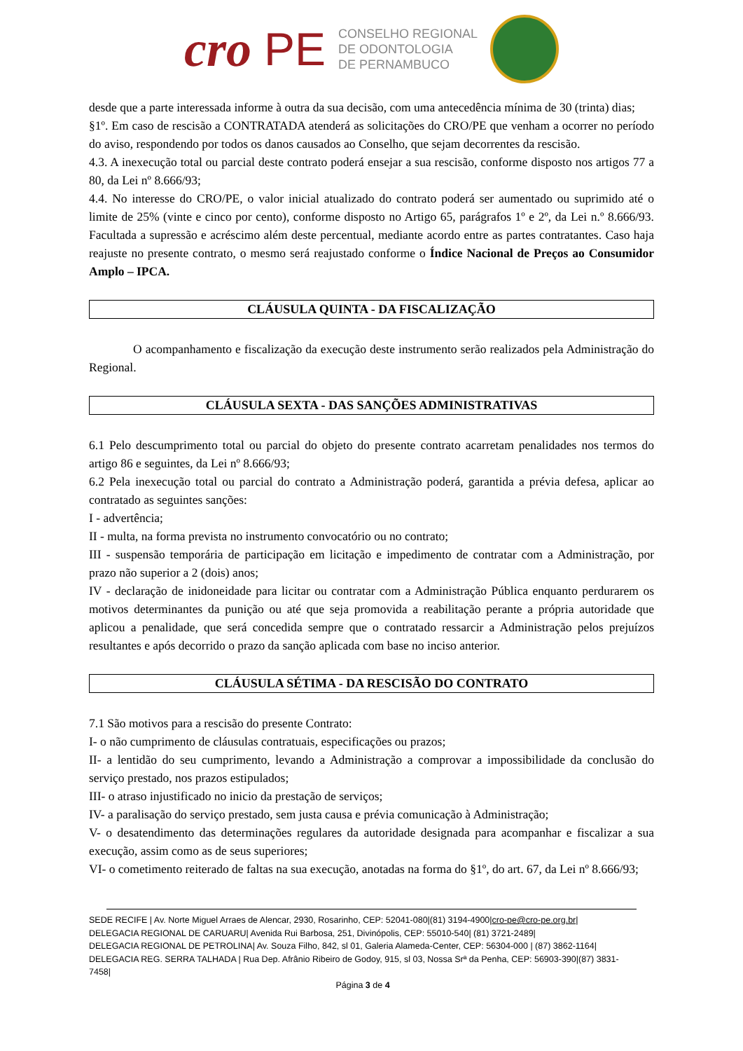cro PE
CONSELHO REGIONAL
DE ODONTOLOGIA
DE PERNAMBUCO
desde que a parte interessada informe à outra da sua decisão, com uma antecedência mínima de 30 (trinta) dias;
§1º. Em caso de rescisão a CONTRATADA atenderá as solicitações do CRO/PE que venham a ocorrer no período do aviso, respondendo por todos os danos causados ao Conselho, que sejam decorrentes da rescisão.
4.3. A inexecução total ou parcial deste contrato poderá ensejar a sua rescisão, conforme disposto nos artigos 77 a 80, da Lei nº 8.666/93;
4.4. No interesse do CRO/PE, o valor inicial atualizado do contrato poderá ser aumentado ou suprimido até o limite de 25% (vinte e cinco por cento), conforme disposto no Artigo 65, parágrafos 1º e 2º, da Lei n.º 8.666/93. Facultada a supressão e acréscimo além deste percentual, mediante acordo entre as partes contratantes. Caso haja reajuste no presente contrato, o mesmo será reajustado conforme o Índice Nacional de Preços ao Consumidor Amplo – IPCA.
CLÁUSULA QUINTA - DA FISCALIZAÇÃO
O acompanhamento e fiscalização da execução deste instrumento serão realizados pela Administração do Regional.
CLÁUSULA SEXTA - DAS SANÇÕES ADMINISTRATIVAS
6.1 Pelo descumprimento total ou parcial do objeto do presente contrato acarretam penalidades nos termos do artigo 86 e seguintes, da Lei nº 8.666/93;
6.2 Pela inexecução total ou parcial do contrato a Administração poderá, garantida a prévia defesa, aplicar ao contratado as seguintes sanções:
I - advertência;
II - multa, na forma prevista no instrumento convocatório ou no contrato;
III - suspensão temporária de participação em licitação e impedimento de contratar com a Administração, por prazo não superior a 2 (dois) anos;
IV - declaração de inidoneidade para licitar ou contratar com a Administração Pública enquanto perdurarem os motivos determinantes da punição ou até que seja promovida a reabilitação perante a própria autoridade que aplicou a penalidade, que será concedida sempre que o contratado ressarcir a Administração pelos prejuízos resultantes e após decorrido o prazo da sanção aplicada com base no inciso anterior.
CLÁUSULA SÉTIMA - DA RESCISÃO DO CONTRATO
7.1 São motivos para a rescisão do presente Contrato:
I- o não cumprimento de cláusulas contratuais, especificações ou prazos;
II- a lentidão do seu cumprimento, levando a Administração a comprovar a impossibilidade da conclusão do serviço prestado, nos prazos estipulados;
III- o atraso injustificado no inicio da prestação de serviços;
IV- a paralisação do serviço prestado, sem justa causa e prévia comunicação à Administração;
V- o desatendimento das determinações regulares da autoridade designada para acompanhar e fiscalizar a sua execução, assim como as de seus superiores;
VI- o cometimento reiterado de faltas na sua execução, anotadas na forma do §1º, do art. 67, da Lei nº 8.666/93;
SEDE RECIFE | Av. Norte Miguel Arraes de Alencar, 2930, Rosarinho, CEP: 52041-080|(81) 3194-4900|cro-pe@cro-pe.org.br|
DELEGACIA REGIONAL DE CARUARU| Avenida Rui Barbosa, 251, Divinópolis, CEP: 55010-540| (81) 3721-2489|
DELEGACIA REGIONAL DE PETROLINA| Av. Souza Filho, 842, sl 01, Galeria Alameda-Center, CEP: 56304-000 | (87) 3862-1164|
DELEGACIA REG. SERRA TALHADA | Rua Dep. Afrânio Ribeiro de Godoy, 915, sl 03, Nossa Srª da Penha, CEP: 56903-390|(87) 3831-7458|
Página 3 de 4